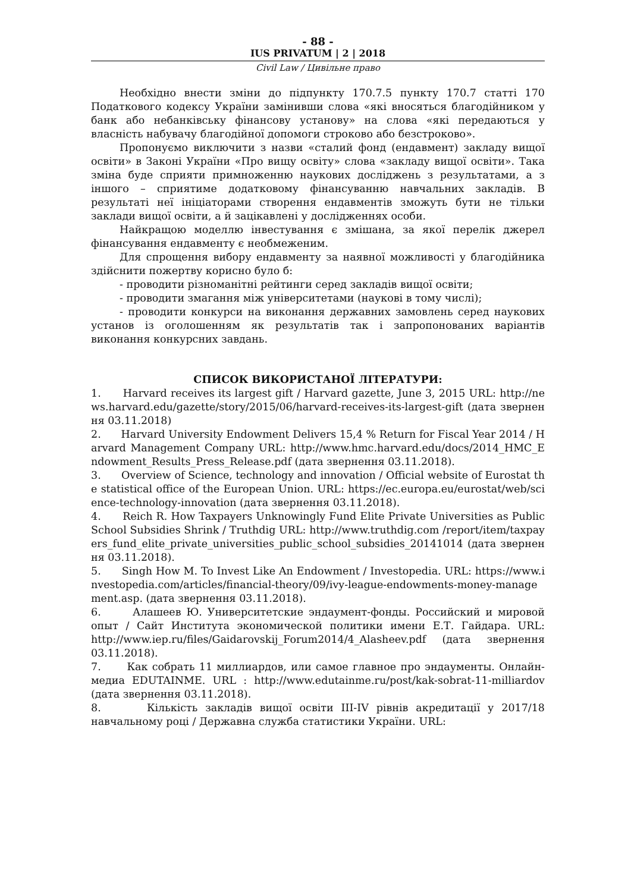- 88 -
IUS PRIVATUM | 2 | 2018
Civil Law / Цивільне право
Необхідно внести зміни до підпункту 170.7.5 пункту 170.7 статті 170 Податкового кодексу України замінивши слова «які вносяться благодійником у банк або небанківську фінансову установу» на слова «які передаються у власність набувачу благодійної допомоги строково або безстроково».
Пропонуємо виключити з назви «сталий фонд (ендавмент) закладу вищої освіти» в Законі України «Про вищу освіту» слова «закладу вищої освіти». Така зміна буде сприяти примноженню наукових досліджень з результатами, а з іншого – сприятиме додатковому фінансуванню навчальних закладів. В результаті неї ініціаторами створення ендавментів зможуть бути не тільки заклади вищої освіти, а й зацікавлені у дослідженнях особи.
Найкращою моделлю інвестування є змішана, за якої перелік джерел фінансування ендавменту є необмеженим.
Для спрощення вибору ендавменту за наявної можливості у благодійника здійснити пожертву корисно було б:
- проводити різноманітні рейтинги серед закладів вищої освіти;
- проводити змагання між університетами (наукові в тому числі);
- проводити конкурси на виконання державних замовлень серед наукових установ із оголошенням як результатів так і запропонованих варіантів виконання конкурсних завдань.
СПИСОК ВИКОРИСТАНОЇ ЛІТЕРАТУРИ:
1. Harvard receives its largest gift / Harvard gazette, June 3, 2015 URL: http://news.harvard.edu/gazette/story/2015/06/harvard-receives-its-largest-gift (дата звернення 03.11.2018)
2. Harvard University Endowment Delivers 15,4 % Return for Fiscal Year 2014 / Harvard Management Company URL: http://www.hmc.harvard.edu/docs/2014_HMC_Endowment_Results_Press_Release.pdf (дата звернення 03.11.2018).
3. Overview of Science, technology and innovation / Official website of Eurostat the statistical office of the European Union. URL: https://ec.europa.eu/eurostat/web/science-technology-innovation (дата звернення 03.11.2018).
4. Reich R. How Taxpayers Unknowingly Fund Elite Private Universities as Public School Subsidies Shrink / Truthdig URL: http://www.truthdig.com /report/item/taxpayers_fund_elite_private_universities_public_school_subsidies_20141014 (дата звернення 03.11.2018).
5. Singh How M. To Invest Like An Endowment / Investopedia. URL: https://www.investopedia.com/articles/financial-theory/09/ivy-league-endowments-money-management.asp. (дата звернення 03.11.2018).
6. Алашеев Ю. Университетские эндаумент-фонды. Российский и мировой опыт / Сайт Института экономической политики имени Е.Т. Гайдара. URL: http://www.iep.ru/files/Gaidarovskij_Forum2014/4_Alasheev.pdf (дата звернення 03.11.2018).
7. Как собрать 11 миллиардов, или самое главное про эндаументы. Онлайн-медиа EDUTAINME. URL : http://www.edutainme.ru/post/kak-sobrat-11-milliardov (дата звернення 03.11.2018).
8. Кількість закладів вищої освіти III-IV рівнів акредитації у 2017/18 навчальному році / Державна служба статистики України. URL: